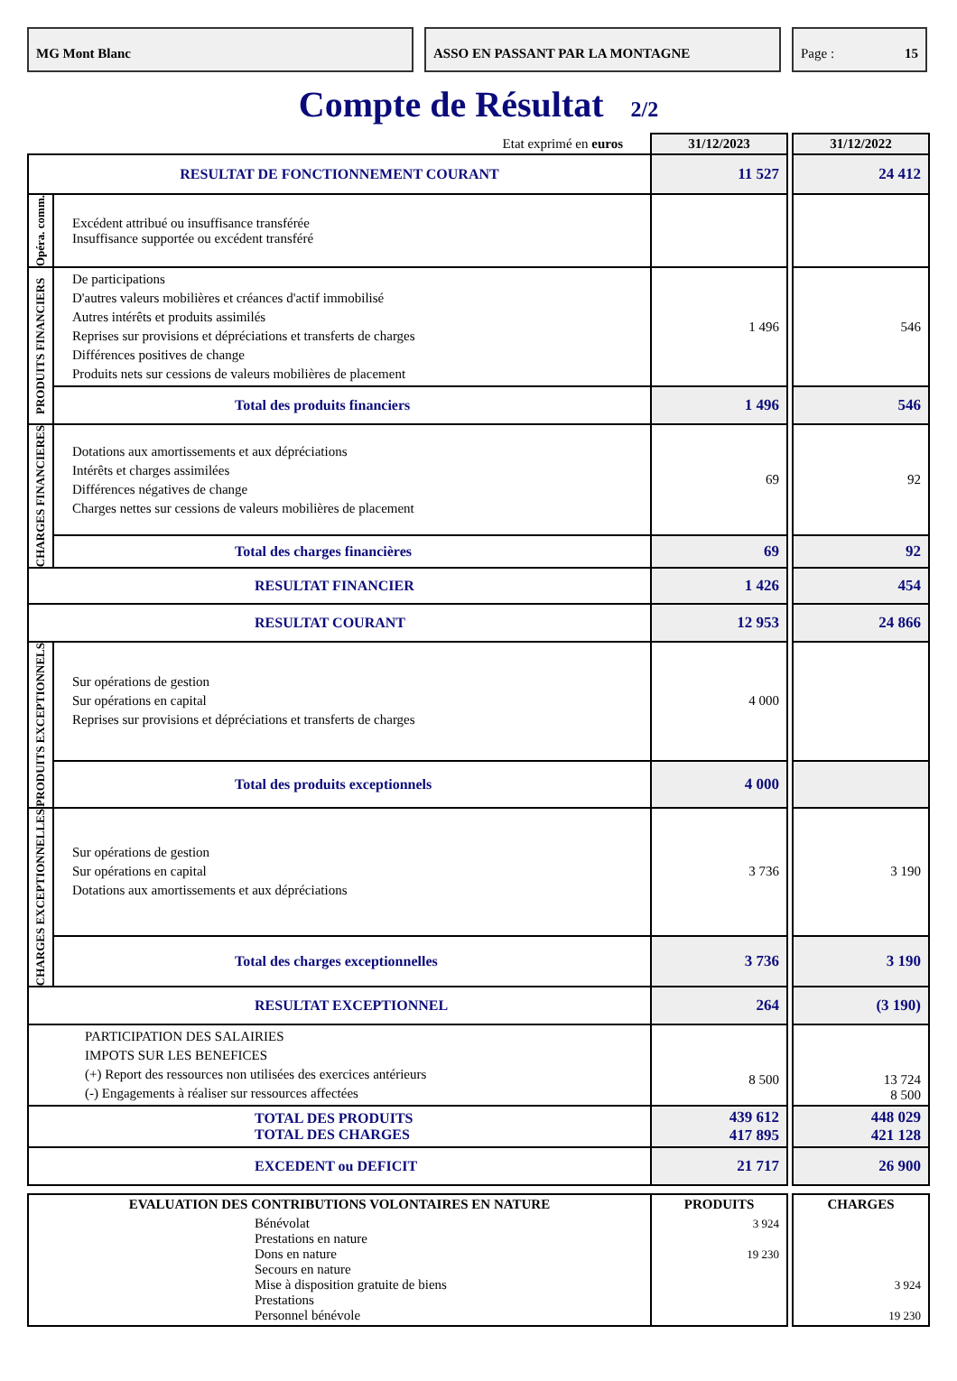MG Mont Blanc ASSO EN PASSANT PAR LA MONTAGNE Page : 15
Compte de Résultat 2/2
| Etat exprimé en euros | | 31/12/2023 | | 31/12/2022 |
| RESULTAT DE FONCTIONNEMENT COURANT | | 11 527 | | 24 412 |
| Opéra. comm. | Excédent attribué ou insuffisance transférée Insuffisance supportée ou excédent transféré | | | |
| PRODUITS FINANCIERS | De participations D'autres valeurs mobilières et créances d'actif immobilisé Autres intérêts et produits assimilés Reprises sur provisions et dépréciations et transferts de charges Différences positives de change Produits nets sur cessions de valeurs mobilières de placement | 1 496 | | 546 |
| | Total des produits financiers | 1 496 | | 546 |
| CHARGES FINANCIERES | Dotations aux amortissements et aux dépréciations Intérêts et charges assimilées Différences négatives de change Charges nettes sur cessions de valeurs mobilières de placement | 69 | | 92 |
| | Total des charges financières | 69 | | 92 |
| RESULTAT FINANCIER | | 1 426 | | 454 |
| RESULTAT COURANT | | 12 953 | | 24 866 |
| PRODUITS EXCEPTIONNELS | Sur opérations de gestion Sur opérations en capital Reprises sur provisions et dépréciations et transferts de charges | 4 000 | | |
| | Total des produits exceptionnels | 4 000 | | |
| CHARGES EXCEPTIONNELLES | Sur opérations de gestion Sur opérations en capital Dotations aux amortissements et aux dépréciations | 3 736 | | 3 190 |
| | Total des charges exceptionnelles | 3 736 | | 3 190 |
| RESULTAT EXCEPTIONNEL | | 264 | | (3 190) |
| PARTICIPATION DES SALAIRIES IMPOTS SUR LES BENEFICES (+) Report des ressources non utilisées des exercices antérieurs (-) Engagements à réaliser sur ressources affectées | | 8 500 | | 13 724 8 500 |
| TOTAL DES PRODUITS TOTAL DES CHARGES | | 439 612 417 895 | | 448 029 421 128 |
| EXCEDENT ou DEFICIT | | 21 717 | | 26 900 |
| EVALUATION DES CONTRIBUTIONS VOLONTAIRES EN NATURE | | PRODUITS | | CHARGES |
| Bénévolat Prestations en nature Dons en nature Secours en nature Mise à disposition gratuite de biens Prestations Personnel bénévole | | 3 924 19 230 | | 3 924 19 230 |